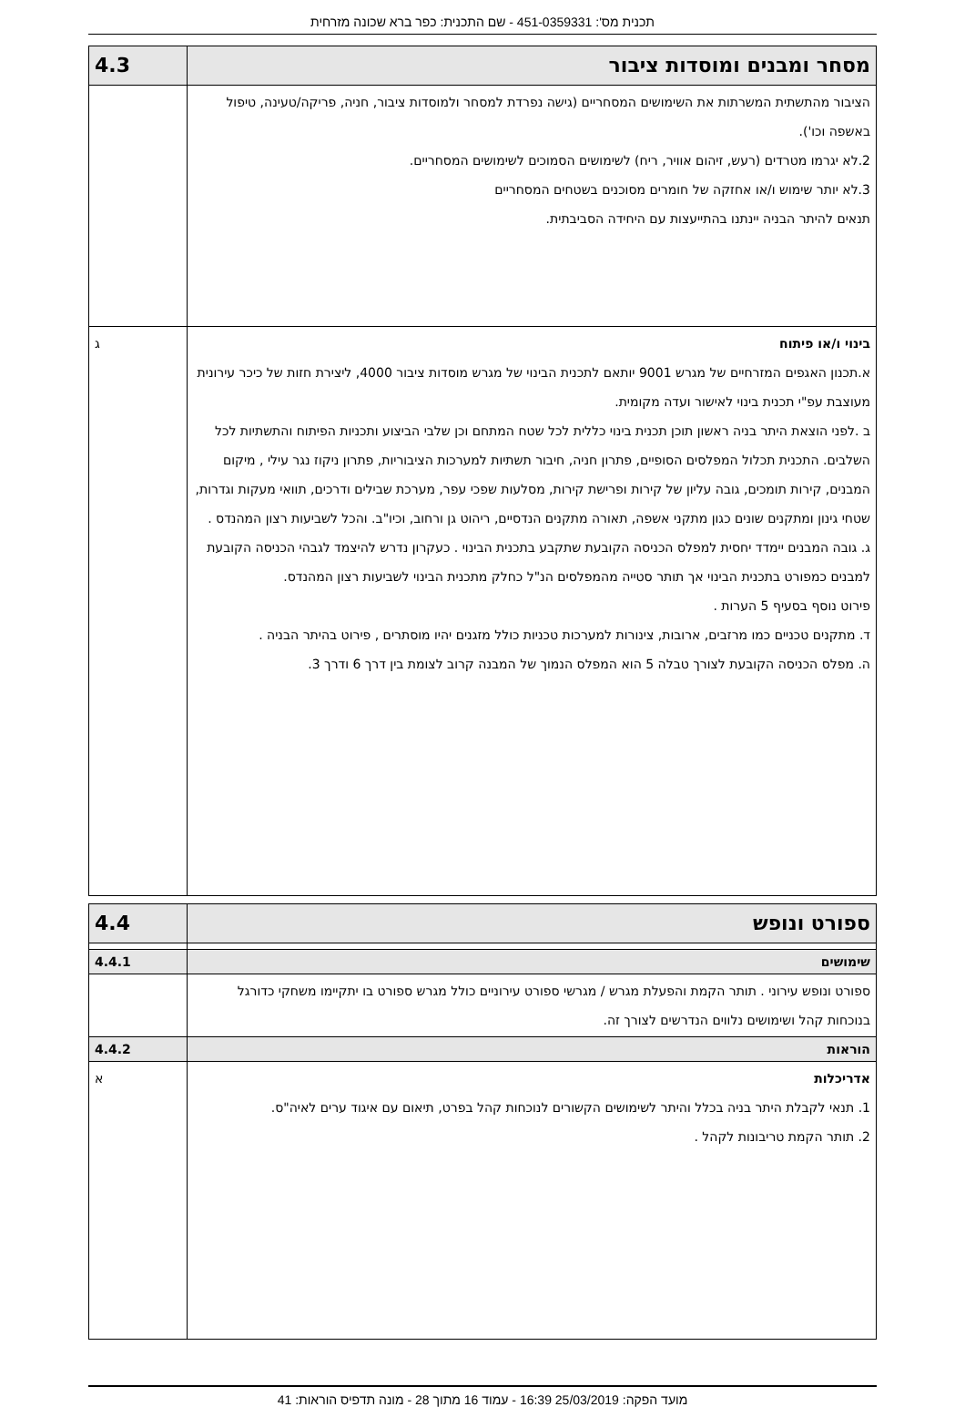תכנית מס': 451-0359331 - שם התכנית: כפר ברא שכונה מזרחית
| מסחר ומבנים ומוסדות ציבור | 4.3 |
| הציבור מהתשתית המשרתות את השימושים המסחריים (גישה נפרדת למסחר ולמוסדות ציבור, חניה, פריקה/טעינה, טיפול באשפה וכו'). 2.לא יגרמו מטרדים (רעש, זיהום אוויר, ריח) לשימושים הסמוכים לשימושים המסחריים. 3.לא יותר שימוש ו/או אחזקה של חומרים מסוכנים בשטחים המסחריים תנאים להיתר הבניה יינתנו בהתייעצות עם היחידה הסביבתית. | |
| בינוי ו/או פיתוח א.תכנון האגפים המזרחיים של מגרש 9001 יותאם לתכנית הבינוי של מגרש מוסדות ציבור 4000, ליצירת חזות של כיכר עירונית מעוצבת עפ"י תכנית בינוי לאישור ועדה מקומית. ב .לפני הוצאת היתר בניה ראשון תוכן תכנית בינוי כללית לכל שטח המתחם וכן שלבי הביצוע ותכניות הפיתוח והתשתיות לכל השלבים. התכנית תכלול המפלסים הסופיים, פתרון חניה, חיבור תשתיות למערכות הציבוריות, פתרון ניקוז נגר עילי , מיקום המבנים, קירות תומכים, גובה עליון של קירות ופרישת קירות, מסלעות שפכי עפר, מערכת שבילים ודרכים, תוואי מעקות וגדרות, שטחי גינון ומתקנים שונים כגון מתקני אשפה, תאורה מתקנים הנדסיים, ריהוט גן ורחוב, וכיו"ב. והכל לשביעות רצון המהנדס . ג. גובה המבנים יימדד יחסית למפלס הכניסה הקובעת שתקבע בתכנית הבינוי . כעקרון נדרש להיצמד לגבהי הכניסה הקובעת למבנים כמפורט בתכנית הבינוי אך תותר סטייה מהמפלסים הנ"ל כחלק מתכנית הבינוי לשביעות רצון המהנדס. פירוט נוסף בסעיף 5 הערות . ד. מתקנים טכניים כמו מרזבים, ארובות, צינורות למערכות טכניות כולל מזגנים יהיו מוסתרים , פירוט בהיתר הבניה . ה. מפלס הכניסה הקובעת לצורך טבלה 5 הוא המפלס הנמוך של המבנה קרוב לצומת בין דרך 6 ודרך 3. | ג |
| ספורט ונופש | 4.4 |
| שימושים | 4.4.1 |
| ספורט ונופש עירוני . תותר הקמת והפעלת מגרש / מגרשי ספורט עירוניים כולל מגרש ספורט בו יתקיימו משחקי כדורגל בנוכחות קהל ושימושים נלווים הנדרשים לצורך זה. | |
| הוראות | 4.4.2 |
| אדריכלות 1. תנאי לקבלת היתר בניה בכלל והיתר לשימושים הקשורים לנוכחות קהל בפרט, תיאום עם איגוד ערים לאיה"ס. 2. תותר הקמת טריבונות לקהל . | א |
מועד הפקה: 25/03/2019 16:39 - עמוד 16 מתוך 28 - מונה תדפיס הוראות: 41